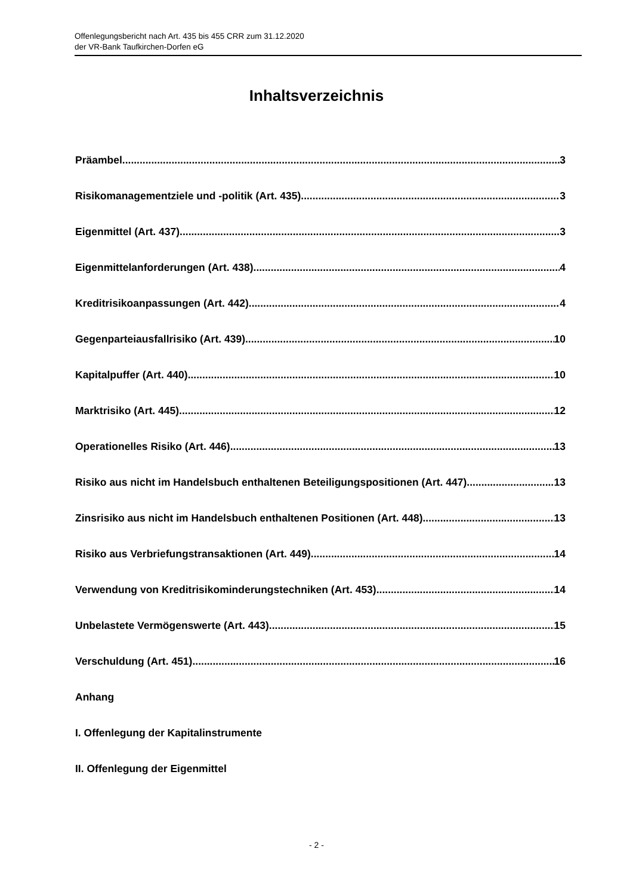Offenlegungsbericht nach Art. 435 bis 455 CRR zum 31.12.2020
der VR-Bank Taufkirchen-Dorfen eG
Inhaltsverzeichnis
Präambel 3
Risikomanagementziele und -politik (Art. 435) 3
Eigenmittel (Art. 437) 3
Eigenmittelanforderungen (Art. 438) 4
Kreditrisikoanpassungen (Art. 442) 4
Gegenparteiausfallrisiko (Art. 439) 10
Kapitalpuffer (Art. 440) 10
Marktrisiko (Art. 445) 12
Operationelles Risiko (Art. 446) 13
Risiko aus nicht im Handelsbuch enthaltenen Beteiligungspositionen (Art. 447) 13
Zinsrisiko aus nicht im Handelsbuch enthaltenen Positionen (Art. 448) 13
Risiko aus Verbriefungstransaktionen (Art. 449) 14
Verwendung von Kreditrisikominderungstechniken (Art. 453) 14
Unbelastete Vermögenswerte (Art. 443) 15
Verschuldung (Art. 451) 16
Anhang
I. Offenlegung der Kapitalinstrumente
II. Offenlegung der Eigenmittel
- 2 -